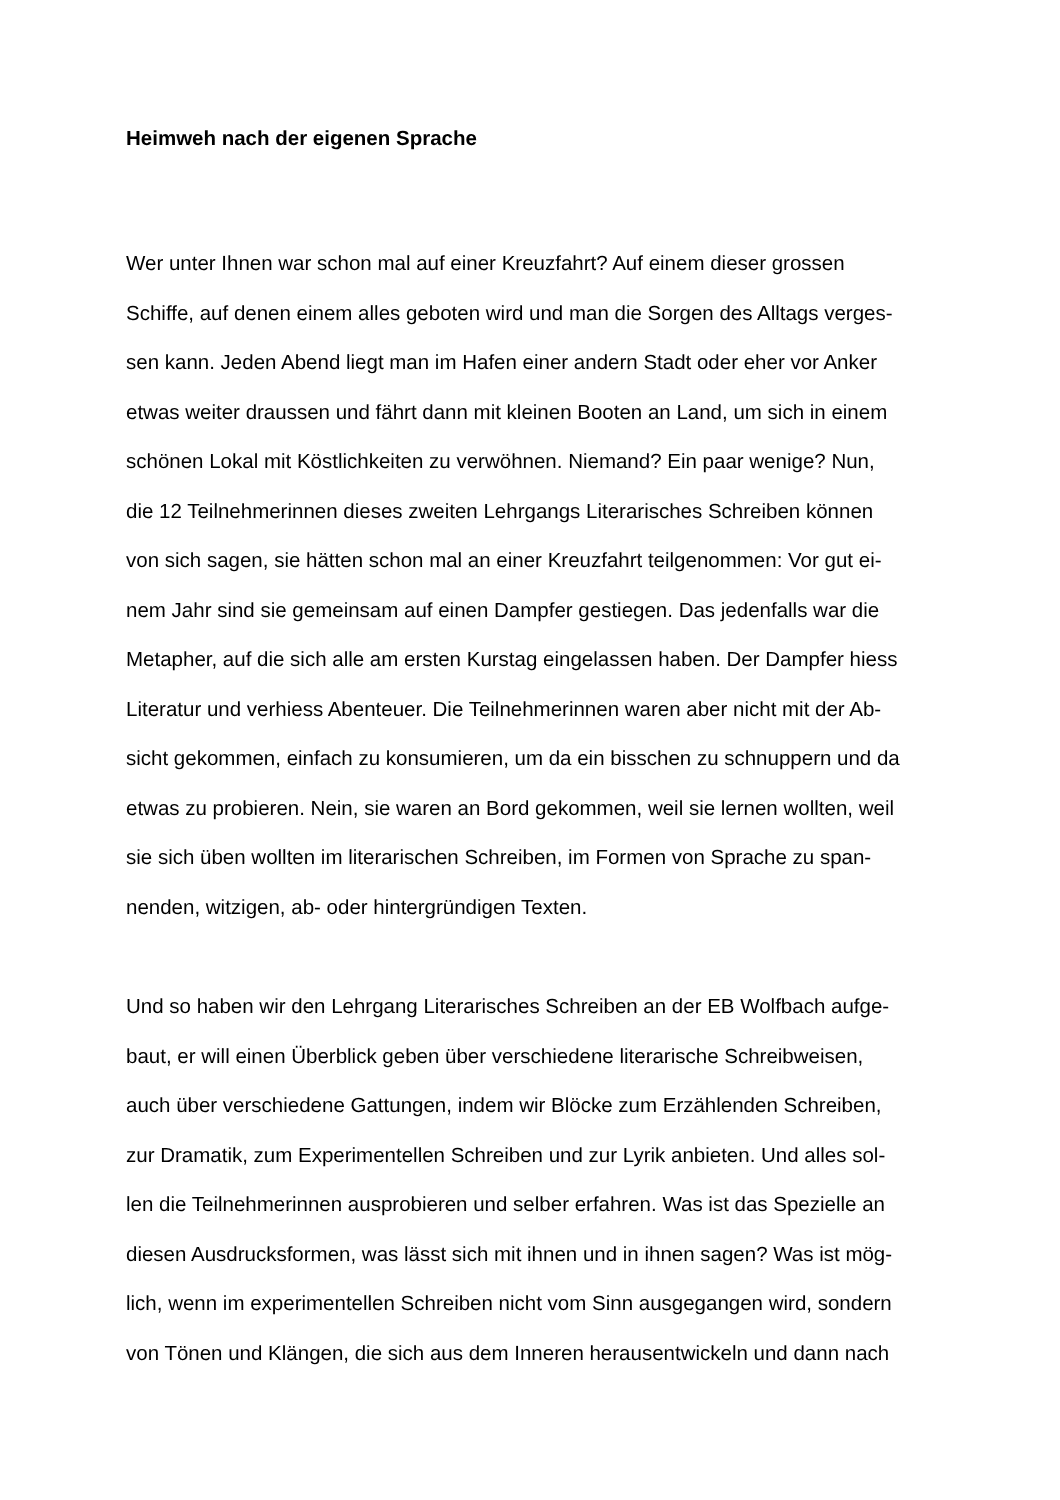Heimweh nach der eigenen Sprache
Wer unter Ihnen war schon mal auf einer Kreuzfahrt? Auf einem dieser grossen
Schiffe, auf denen einem alles geboten wird und man die Sorgen des Alltags verges-
sen kann. Jeden Abend liegt man im Hafen einer andern Stadt oder eher vor Anker
etwas weiter draussen und fährt dann mit kleinen Booten an Land, um sich in einem
schönen Lokal mit Köstlichkeiten zu verwöhnen. Niemand? Ein paar wenige? Nun,
die 12 Teilnehmerinnen dieses zweiten Lehrgangs Literarisches Schreiben können
von sich sagen, sie hätten schon mal an einer Kreuzfahrt teilgenommen: Vor gut ei-
nem Jahr sind sie gemeinsam auf einen Dampfer gestiegen. Das jedenfalls war die
Metapher, auf die sich alle am ersten Kurstag eingelassen haben. Der Dampfer hiess
Literatur und verhiess Abenteuer. Die Teilnehmerinnen waren aber nicht mit der Ab-
sicht gekommen, einfach zu konsumieren, um da ein bisschen zu schnuppern und da
etwas zu probieren. Nein, sie waren an Bord gekommen, weil sie lernen wollten, weil
sie sich üben wollten im literarischen Schreiben, im Formen von Sprache zu span-
nenden, witzigen, ab- oder hintergründigen Texten.
Und so haben wir den Lehrgang Literarisches Schreiben an der EB Wolfbach aufge-
baut, er will einen Überblick geben über verschiedene literarische Schreibweisen,
auch über verschiedene Gattungen, indem wir Blöcke zum Erzählenden Schreiben,
zur Dramatik, zum Experimentellen Schreiben und zur Lyrik anbieten. Und alles sol-
len die Teilnehmerinnen ausprobieren und selber erfahren. Was ist das Spezielle an
diesen Ausdrucksformen, was lässt sich mit ihnen und in ihnen sagen? Was ist mög-
lich, wenn im experimentellen Schreiben nicht vom Sinn ausgegangen wird, sondern
von Tönen und Klängen, die sich aus dem Inneren herausentwickeln und dann nach